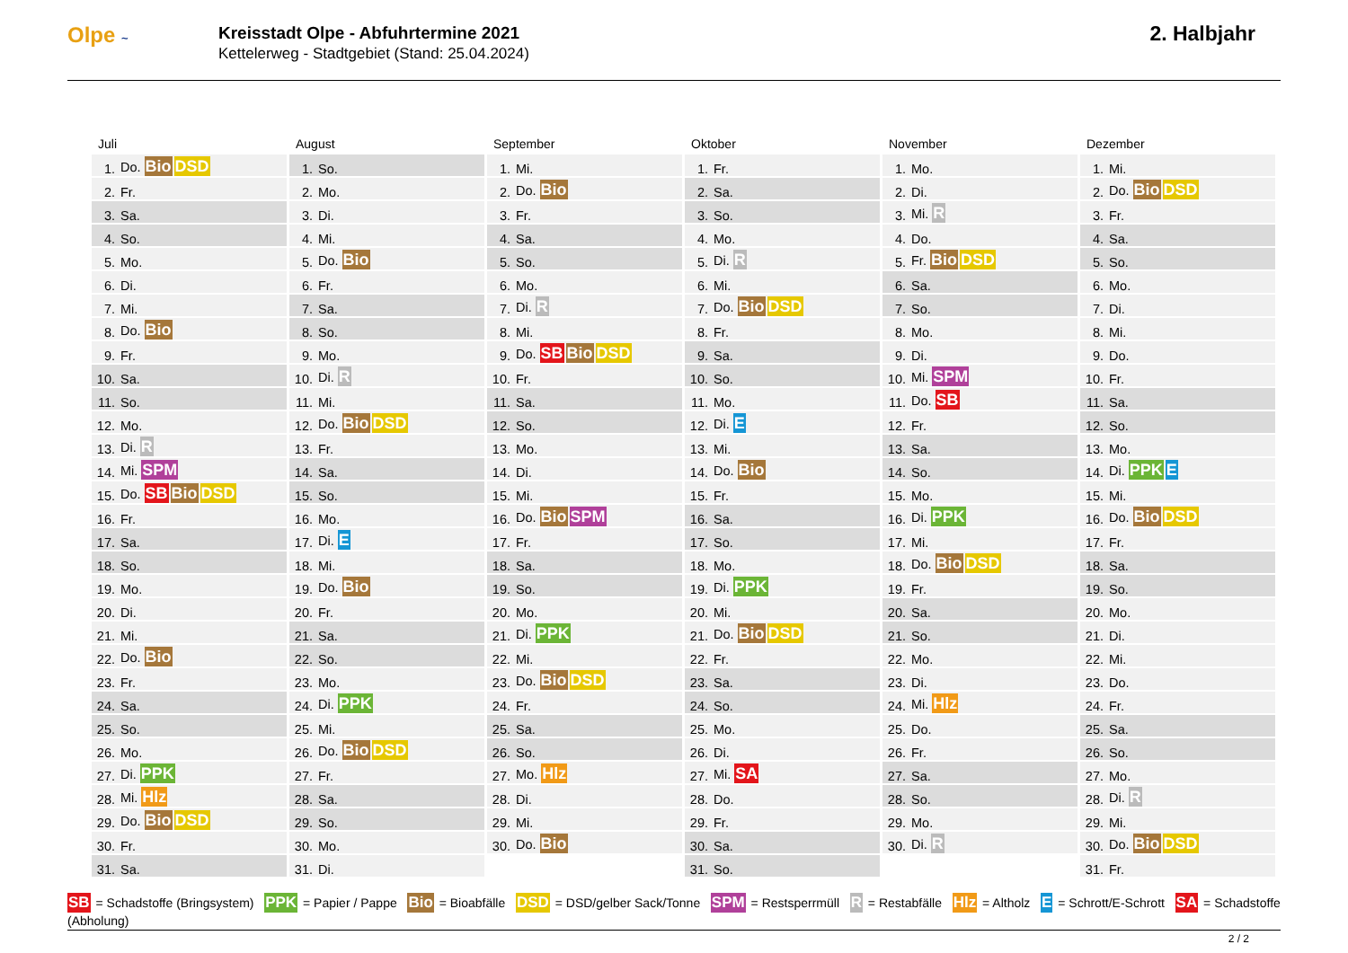Olpe ~
Kreisstadt Olpe - Abfuhrtermine 2021
Kettelerweg - Stadtgebiet (Stand: 25.04.2024)
2. Halbjahr
Juli
| 1. | Do. Bio DSD |
| 2. | Fr. |
| 3. | Sa. |
| 4. | So. |
| 5. | Mo. |
| 6. | Di. |
| 7. | Mi. |
| 8. | Do. Bio |
| 9. | Fr. |
| 10. | Sa. |
| 11. | So. |
| 12. | Mo. |
| 13. | Di. R |
| 14. | Mi. SPM |
| 15. | Do. SB Bio DSD |
| 16. | Fr. |
| 17. | Sa. |
| 18. | So. |
| 19. | Mo. |
| 20. | Di. |
| 21. | Mi. |
| 22. | Do. Bio |
| 23. | Fr. |
| 24. | Sa. |
| 25. | So. |
| 26. | Mo. |
| 27. | Di. PPK |
| 28. | Mi. Hlz |
| 29. | Do. Bio DSD |
| 30. | Fr. |
| 31. | Sa. |
August
| 1. | So. |
| 2. | Mo. |
| 3. | Di. |
| 4. | Mi. |
| 5. | Do. Bio |
| 6. | Fr. |
| 7. | Sa. |
| 8. | So. |
| 9. | Mo. |
| 10. | Di. R |
| 11. | Mi. |
| 12. | Do. Bio DSD |
| 13. | Fr. |
| 14. | Sa. |
| 15. | So. |
| 16. | Mo. |
| 17. | Di. E |
| 18. | Mi. |
| 19. | Do. Bio |
| 20. | Fr. |
| 21. | Sa. |
| 22. | So. |
| 23. | Mo. |
| 24. | Di. PPK |
| 25. | Mi. |
| 26. | Do. Bio DSD |
| 27. | Fr. |
| 28. | Sa. |
| 29. | So. |
| 30. | Mo. |
| 31. | Di. |
September
| 1. | Mi. |
| 2. | Do. Bio |
| 3. | Fr. |
| 4. | Sa. |
| 5. | So. |
| 6. | Mo. |
| 7. | Di. R |
| 8. | Mi. |
| 9. | Do. SB Bio DSD |
| 10. | Fr. |
| 11. | Sa. |
| 12. | So. |
| 13. | Mo. |
| 14. | Di. |
| 15. | Mi. |
| 16. | Do. Bio SPM |
| 17. | Fr. |
| 18. | Sa. |
| 19. | So. |
| 20. | Mo. |
| 21. | Di. PPK |
| 22. | Mi. |
| 23. | Do. Bio DSD |
| 24. | Fr. |
| 25. | Sa. |
| 26. | So. |
| 27. | Mo. Hlz |
| 28. | Di. |
| 29. | Mi. |
| 30. | Do. Bio |
Oktober
| 1. | Fr. |
| 2. | Sa. |
| 3. | So. |
| 4. | Mo. |
| 5. | Di. R |
| 6. | Mi. |
| 7. | Do. Bio DSD |
| 8. | Fr. |
| 9. | Sa. |
| 10. | So. |
| 11. | Mo. |
| 12. | Di. E |
| 13. | Mi. |
| 14. | Do. Bio |
| 15. | Fr. |
| 16. | Sa. |
| 17. | So. |
| 18. | Mo. |
| 19. | Di. PPK |
| 20. | Mi. |
| 21. | Do. Bio DSD |
| 22. | Fr. |
| 23. | Sa. |
| 24. | So. |
| 25. | Mo. |
| 26. | Di. |
| 27. | Mi. SA |
| 28. | Do. |
| 29. | Fr. |
| 30. | Sa. |
| 31. | So. |
November
| 1. | Mo. |
| 2. | Di. |
| 3. | Mi. R |
| 4. | Do. |
| 5. | Fr. Bio DSD |
| 6. | Sa. |
| 7. | So. |
| 8. | Mo. |
| 9. | Di. |
| 10. | Mi. SPM |
| 11. | Do. SB |
| 12. | Fr. |
| 13. | Sa. |
| 14. | So. |
| 15. | Mo. |
| 16. | Di. PPK |
| 17. | Mi. |
| 18. | Do. Bio DSD |
| 19. | Fr. |
| 20. | Sa. |
| 21. | So. |
| 22. | Mo. |
| 23. | Di. |
| 24. | Mi. Hlz |
| 25. | Do. |
| 26. | Fr. |
| 27. | Sa. |
| 28. | So. |
| 29. | Mo. |
| 30. | Di. R |
Dezember
| 1. | Mi. |
| 2. | Do. Bio DSD |
| 3. | Fr. |
| 4. | Sa. |
| 5. | So. |
| 6. | Mo. |
| 7. | Di. |
| 8. | Mi. |
| 9. | Do. |
| 10. | Fr. |
| 11. | Sa. |
| 12. | So. |
| 13. | Mo. |
| 14. | Di. PPK E |
| 15. | Mi. |
| 16. | Do. Bio DSD |
| 17. | Fr. |
| 18. | Sa. |
| 19. | So. |
| 20. | Mo. |
| 21. | Di. |
| 22. | Mi. |
| 23. | Do. |
| 24. | Fr. |
| 25. | Sa. |
| 26. | So. |
| 27. | Mo. |
| 28. | Di. R |
| 29. | Mi. |
| 30. | Do. Bio DSD |
| 31. | Fr. |
SB = Schadstoffe (Bringsystem) PPK = Papier / Pappe Bio = Bioabfälle DSD = DSD/gelber Sack/Tonne SPM = Restsperrmüll R = Restabfälle Hlz = Altholz E = Schrott/E-Schrott SA = Schadstoffe (Abholung)
2 / 2